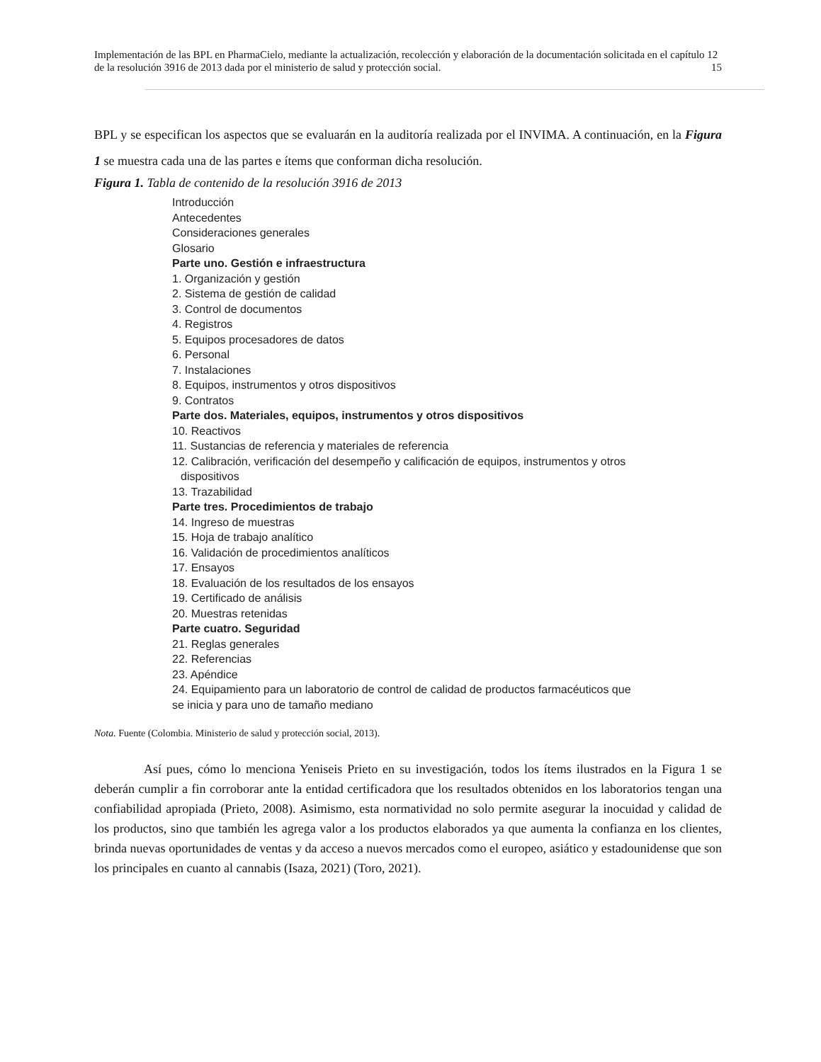Implementación de las BPL en PharmaCielo, mediante la actualización, recolección y elaboración de la documentación solicitada en el capítulo 12 de la resolución 3916 de 2013 dada por el ministerio de salud y protección social. 15
BPL y se especifican los aspectos que se evaluarán en la auditoría realizada por el INVIMA. A continuación, en la Figura 1 se muestra cada una de las partes e ítems que conforman dicha resolución.
Figura 1. Tabla de contenido de la resolución 3916 de 2013
Introducción
Antecedentes
Consideraciones generales
Glosario
Parte uno. Gestión e infraestructura
1. Organización y gestión
2. Sistema de gestión de calidad
3. Control de documentos
4. Registros
5. Equipos procesadores de datos
6. Personal
7. Instalaciones
8. Equipos, instrumentos y otros dispositivos
9. Contratos
Parte dos. Materiales, equipos, instrumentos y otros dispositivos
10. Reactivos
11. Sustancias de referencia y materiales de referencia
12. Calibración, verificación del desempeño y calificación de equipos, instrumentos y otros
dispositivos
13. Trazabilidad
Parte tres. Procedimientos de trabajo
14. Ingreso de muestras
15. Hoja de trabajo analítico
16. Validación de procedimientos analíticos
17. Ensayos
18. Evaluación de los resultados de los ensayos
19. Certificado de análisis
20. Muestras retenidas
Parte cuatro. Seguridad
21. Reglas generales
22. Referencias
23. Apéndice
24. Equipamiento para un laboratorio de control de calidad de productos farmacéuticos que
se inicia y para uno de tamaño mediano
Nota. Fuente (Colombia. Ministerio de salud y protección social, 2013).
Así pues, cómo lo menciona Yeniseis Prieto en su investigación, todos los ítems ilustrados en la Figura 1 se deberán cumplir a fin corroborar ante la entidad certificadora que los resultados obtenidos en los laboratorios tengan una confiabilidad apropiada (Prieto, 2008). Asimismo, esta normatividad no solo permite asegurar la inocuidad y calidad de los productos, sino que también les agrega valor a los productos elaborados ya que aumenta la confianza en los clientes, brinda nuevas oportunidades de ventas y da acceso a nuevos mercados como el europeo, asiático y estadounidense que son los principales en cuanto al cannabis (Isaza, 2021) (Toro, 2021).